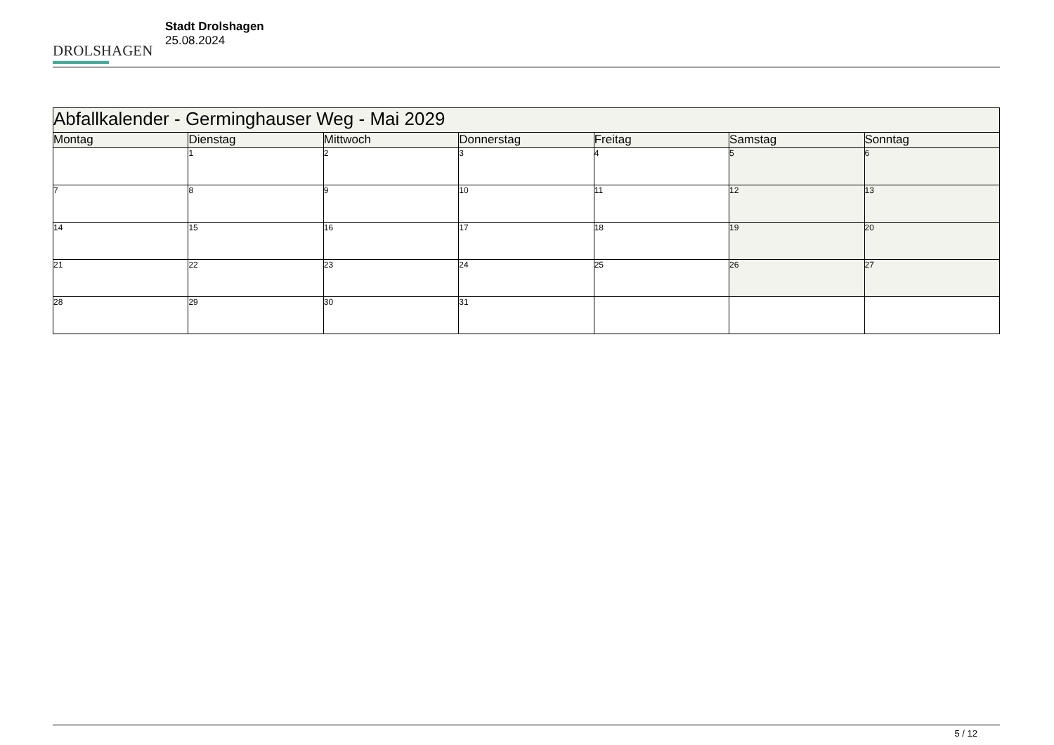DROLSHAGEN
Stadt Drolshagen
25.08.2024
| Abfallkalender - Germinghauser Weg - Mai 2029 | | | | | | |
| Montag | Dienstag | Mittwoch | Donnerstag | Freitag | Samstag | Sonntag |
| | 1 | 2 | 3 | 4 | 5 | 6 |
| 7 | 8 | 9 | 10 | 11 | 12 | 13 |
| 14 | 15 | 16 | 17 | 18 | 19 | 20 |
| 21 | 22 | 23 | 24 | 25 | 26 | 27 |
| 28 | 29 | 30 | 31 | | | |
5 / 12